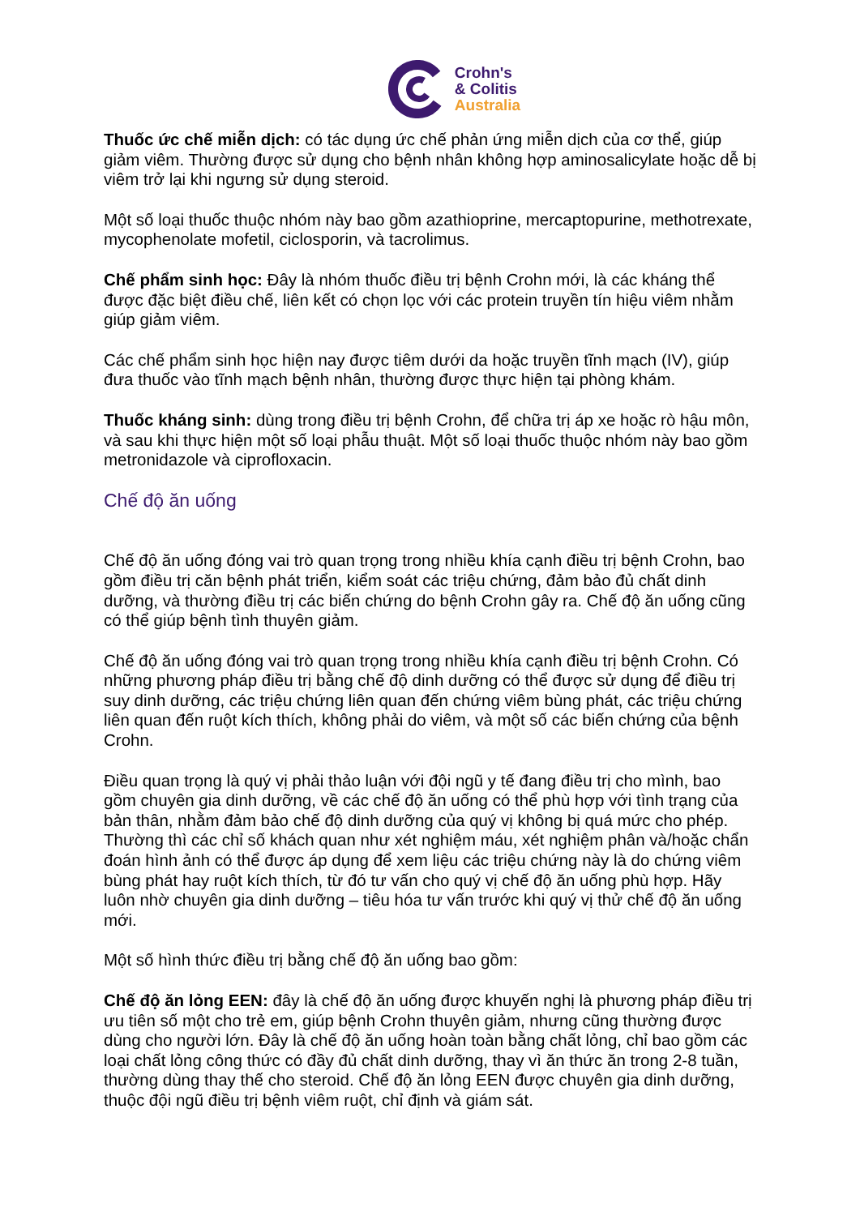Crohn's
& Colitis
Australia
Thuốc ức chế miễn dịch: có tác dụng ức chế phản ứng miễn dịch của cơ thể, giúp giảm viêm. Thường được sử dụng cho bệnh nhân không hợp aminosalicylate hoặc dễ bị viêm trở lại khi ngưng sử dụng steroid.
Một số loại thuốc thuộc nhóm này bao gồm azathioprine, mercaptopurine, methotrexate, mycophenolate mofetil, ciclosporin, và tacrolimus.
Chế phẩm sinh học: Đây là nhóm thuốc điều trị bệnh Crohn mới, là các kháng thể được đặc biệt điều chế, liên kết có chọn lọc với các protein truyền tín hiệu viêm nhằm giúp giảm viêm.
Các chế phẩm sinh học hiện nay được tiêm dưới da hoặc truyền tĩnh mạch (IV), giúp đưa thuốc vào tĩnh mạch bệnh nhân, thường được thực hiện tại phòng khám.
Thuốc kháng sinh: dùng trong điều trị bệnh Crohn, để chữa trị áp xe hoặc rò hậu môn, và sau khi thực hiện một số loại phẫu thuật. Một số loại thuốc thuộc nhóm này bao gồm metronidazole và ciprofloxacin.
Chế độ ăn uống
Chế độ ăn uống đóng vai trò quan trọng trong nhiều khía cạnh điều trị bệnh Crohn, bao gồm điều trị căn bệnh phát triển, kiểm soát các triệu chứng, đảm bảo đủ chất dinh dưỡng, và thường điều trị các biến chứng do bệnh Crohn gây ra. Chế độ ăn uống cũng có thể giúp bệnh tình thuyên giảm.
Chế độ ăn uống đóng vai trò quan trọng trong nhiều khía cạnh điều trị bệnh Crohn. Có những phương pháp điều trị bằng chế độ dinh dưỡng có thể được sử dụng để điều trị suy dinh dưỡng, các triệu chứng liên quan đến chứng viêm bùng phát, các triệu chứng liên quan đến ruột kích thích, không phải do viêm, và một số các biến chứng của bệnh Crohn.
Điều quan trọng là quý vị phải thảo luận với đội ngũ y tế đang điều trị cho mình, bao gồm chuyên gia dinh dưỡng, về các chế độ ăn uống có thể phù hợp với tình trạng của bản thân, nhằm đảm bảo chế độ dinh dưỡng của quý vị không bị quá mức cho phép. Thường thì các chỉ số khách quan như xét nghiệm máu, xét nghiệm phân và/hoặc chẩn đoán hình ảnh có thể được áp dụng để xem liệu các triệu chứng này là do chứng viêm bùng phát hay ruột kích thích, từ đó tư vấn cho quý vị chế độ ăn uống phù hợp. Hãy luôn nhờ chuyên gia dinh dưỡng – tiêu hóa tư vấn trước khi quý vị thử chế độ ăn uống mới.
Một số hình thức điều trị bằng chế độ ăn uống bao gồm:
Chế độ ăn lỏng EEN: đây là chế độ ăn uống được khuyến nghị là phương pháp điều trị ưu tiên số một cho trẻ em, giúp bệnh Crohn thuyên giảm, nhưng cũng thường được dùng cho người lớn. Đây là chế độ ăn uống hoàn toàn bằng chất lỏng, chỉ bao gồm các loại chất lỏng công thức có đầy đủ chất dinh dưỡng, thay vì ăn thức ăn trong 2-8 tuần, thường dùng thay thế cho steroid. Chế độ ăn lỏng EEN được chuyên gia dinh dưỡng, thuộc đội ngũ điều trị bệnh viêm ruột, chỉ định và giám sát.